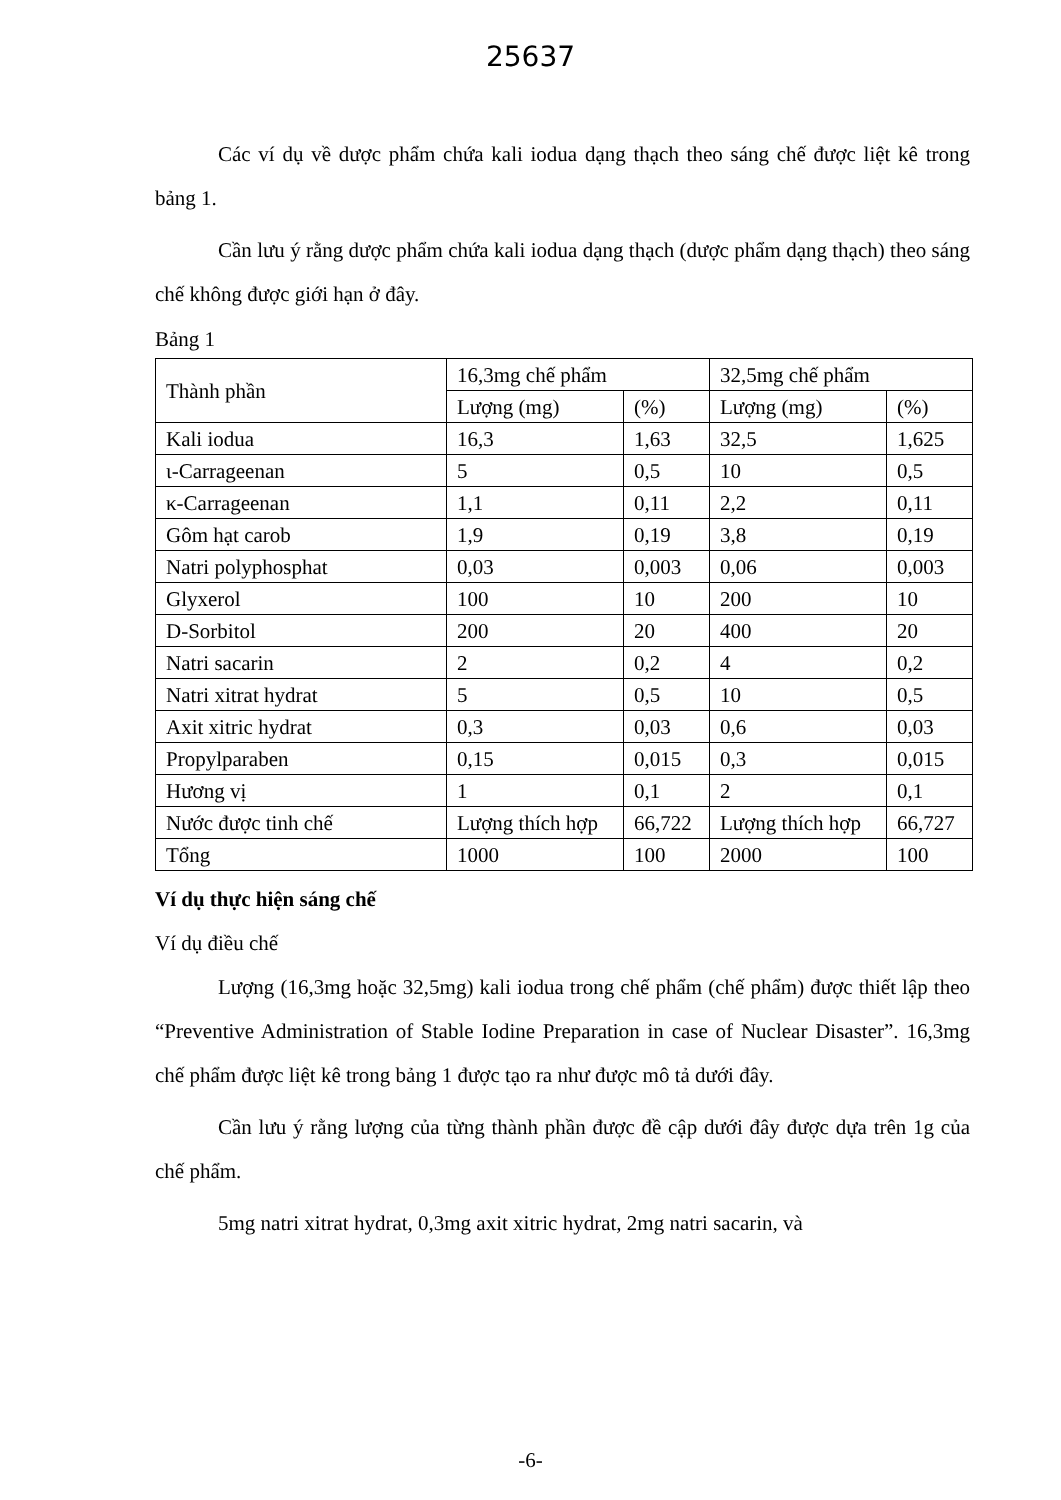25637
Các ví dụ về dược phẩm chứa kali iodua dạng thạch theo sáng chế được liệt kê trong bảng 1.
Cần lưu ý rằng dược phẩm chứa kali iodua dạng thạch (dược phẩm dạng thạch) theo sáng chế không được giới hạn ở đây.
Bảng 1
| Thành phần | 16,3mg chế phẩm | | 32,5mg chế phẩm | |
| | Lượng (mg) | (%) | Lượng (mg) | (%) |
| Kali iodua | 16,3 | 1,63 | 32,5 | 1,625 |
| ι-Carrageenan | 5 | 0,5 | 10 | 0,5 |
| κ-Carrageenan | 1,1 | 0,11 | 2,2 | 0,11 |
| Gôm hạt carob | 1,9 | 0,19 | 3,8 | 0,19 |
| Natri polyphosphat | 0,03 | 0,003 | 0,06 | 0,003 |
| Glyxerol | 100 | 10 | 200 | 10 |
| D-Sorbitol | 200 | 20 | 400 | 20 |
| Natri sacarin | 2 | 0,2 | 4 | 0,2 |
| Natri xitrat hydrat | 5 | 0,5 | 10 | 0,5 |
| Axit xitric hydrat | 0,3 | 0,03 | 0,6 | 0,03 |
| Propylparaben | 0,15 | 0,015 | 0,3 | 0,015 |
| Hương vị | 1 | 0,1 | 2 | 0,1 |
| Nước được tinh chế | Lượng thích hợp | 66,722 | Lượng thích hợp | 66,727 |
| Tổng | 1000 | 100 | 2000 | 100 |
Ví dụ thực hiện sáng chế
Ví dụ điều chế
Lượng (16,3mg hoặc 32,5mg) kali iodua trong chế phẩm (chế phẩm) được thiết lập theo “Preventive Administration of Stable Iodine Preparation in case of Nuclear Disaster”. 16,3mg chế phẩm được liệt kê trong bảng 1 được tạo ra như được mô tả dưới đây.
Cần lưu ý rằng lượng của từng thành phần được đề cập dưới đây được dựa trên 1g của chế phẩm.
5mg natri xitrat hydrat, 0,3mg axit xitric hydrat, 2mg natri sacarin, và
-6-